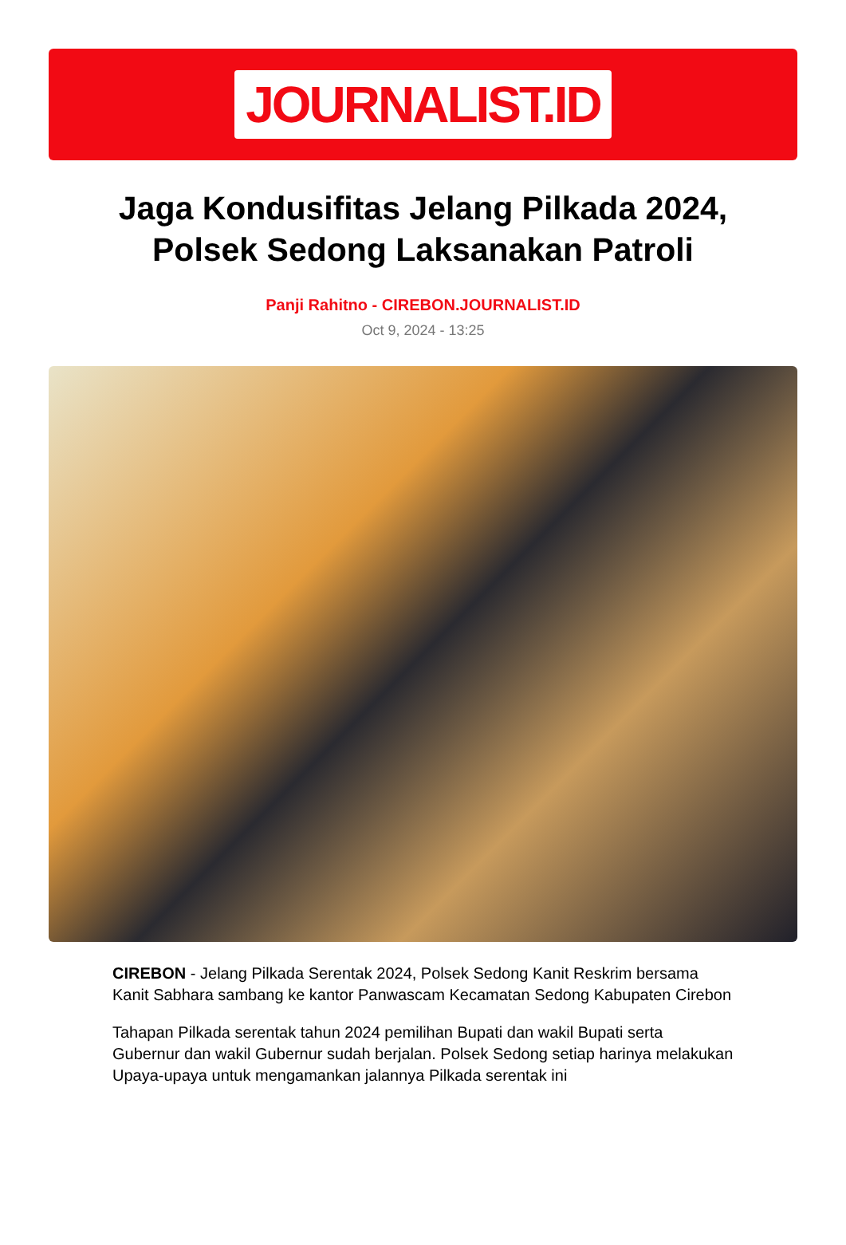JOURNALIST.ID
Jaga Kondusifitas Jelang Pilkada 2024, Polsek Sedong Laksanakan Patroli
Panji Rahitno - CIREBON.JOURNALIST.ID
Oct 9, 2024 - 13:25
CIREBON - Jelang Pilkada Serentak 2024, Polsek Sedong Kanit Reskrim bersama Kanit Sabhara sambang ke kantor Panwascam Kecamatan Sedong Kabupaten Cirebon
Tahapan Pilkada serentak tahun 2024 pemilihan Bupati dan wakil Bupati serta Gubernur dan wakil Gubernur sudah berjalan. Polsek Sedong setiap harinya melakukan Upaya-upaya untuk mengamankan jalannya Pilkada serentak ini